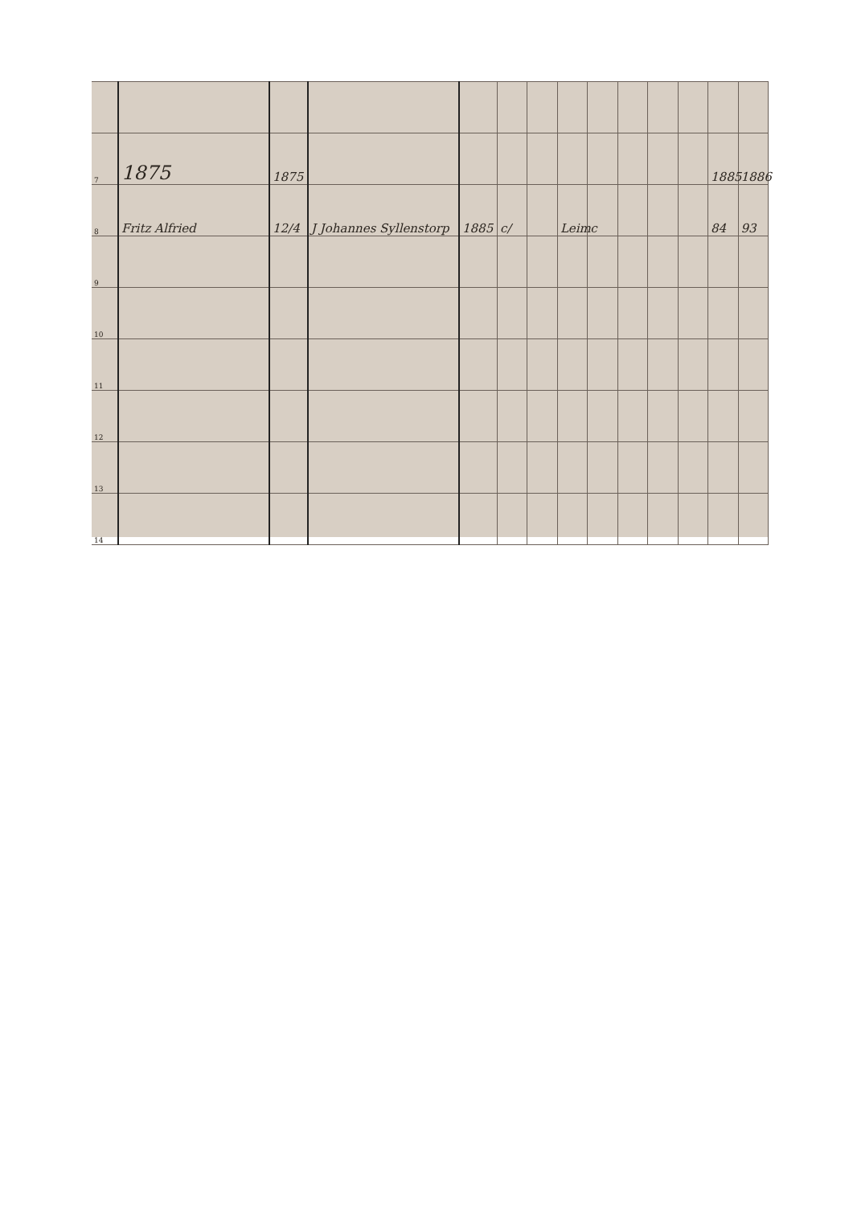| 7 | 1875 | 1875 | | | | | | | | | | 1885 | 1886 |
| 8 | Fritz Alfried | 12/4 | J Johannes Syllenstorp | 1885 | c/ | | Leim | c | | | | 84 | 93 |
| 9 | | | | | | | | | | | | | |
| 10 | | | | | | | | | | | | | |
| 11 | | | | | | | | | | | | | |
| 12 | | | | | | | | | | | | | |
| 13 | | | | | | | | | | | | | |
| 14 | | | | | | | | | | | | | |